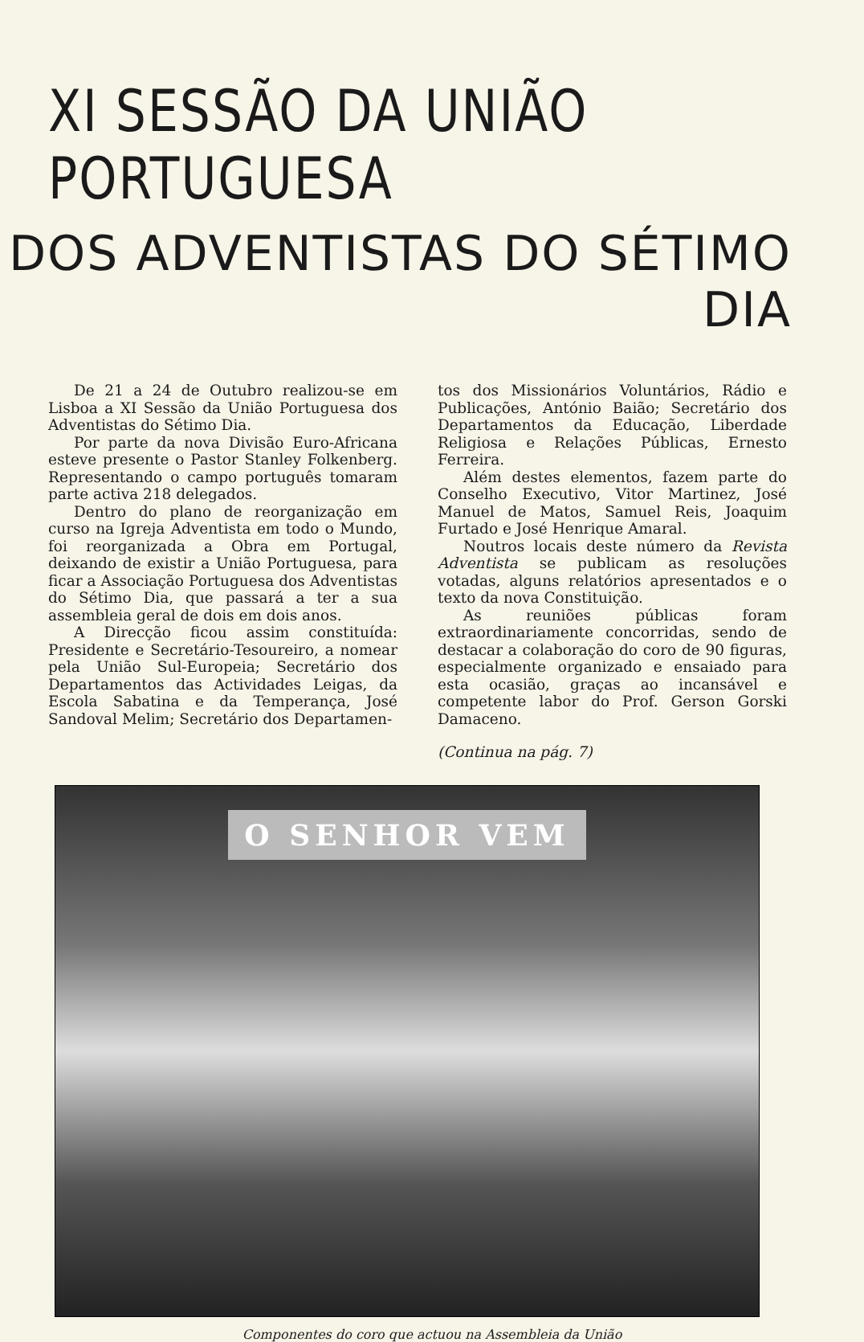XI SESSÃO DA UNIÃO PORTUGUESA
DOS ADVENTISTAS DO SÉTIMO DIA
De 21 a 24 de Outubro realizou-se em Lisboa a XI Sessão da União Portuguesa dos Adventistas do Sétimo Dia.
Por parte da nova Divisão Euro-Africana esteve presente o Pastor Stanley Folkenberg. Representando o campo português tomaram parte activa 218 delegados.
Dentro do plano de reorganização em curso na Igreja Adventista em todo o Mundo, foi reorganizada a Obra em Portugal, deixando de existir a União Portuguesa, para ficar a Associação Portuguesa dos Adventistas do Sétimo Dia, que passará a ter a sua assembleia geral de dois em dois anos.
A Direcção ficou assim constituída: Presidente e Secretário-Tesoureiro, a nomear pela União Sul-Europeia; Secretário dos Departamentos das Actividades Leigas, da Escola Sabatina e da Temperança, José Sandoval Melim; Secretário dos Departamen-
tos dos Missionários Voluntários, Rádio e Publicações, António Baião; Secretário dos Departamentos da Educação, Liberdade Religiosa e Relações Públicas, Ernesto Ferreira.
Além destes elementos, fazem parte do Conselho Executivo, Vitor Martinez, José Manuel de Matos, Samuel Reis, Joaquim Furtado e José Henrique Amaral.
Noutros locais deste número da Revista Adventista se publicam as resoluções votadas, alguns relatórios apresentados e o texto da nova Constituição.
As reuniões públicas foram extraordinariamente concorridas, sendo de destacar a colaboração do coro de 90 figuras, especialmente organizado e ensaiado para esta ocasião, graças ao incansável e competente labor do Prof. Gerson Gorski Damaceno.
(Continua na pág. 7)
O SENHOR VEM
Componentes do coro que actuou na Assembleia da União